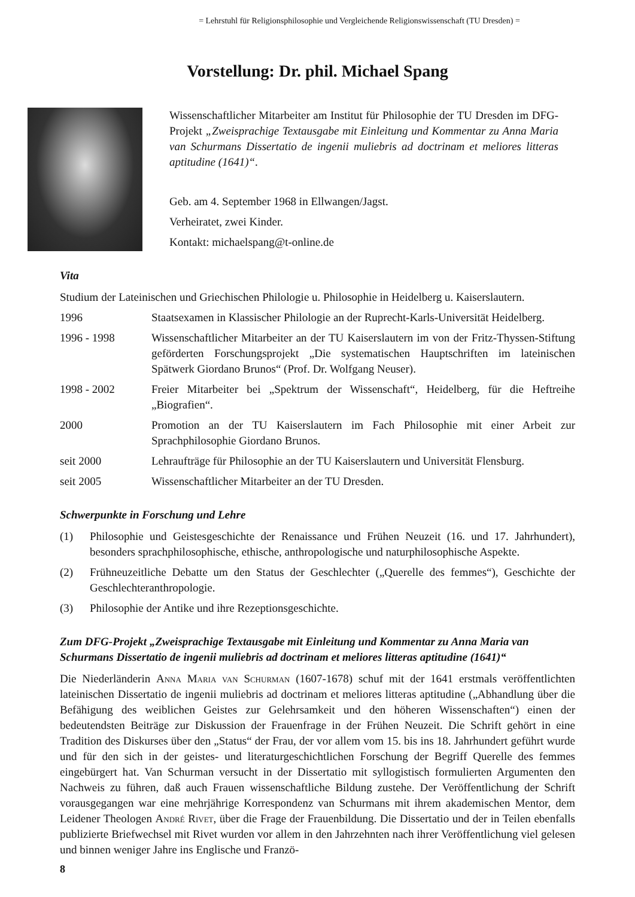= Lehrstuhl für Religionsphilosophie und Vergleichende Religionswissenschaft (TU Dresden) =
Vorstellung: Dr. phil. Michael Spang
Wissenschaftlicher Mitarbeiter am Institut für Philosophie der TU Dresden im DFG-Projekt „Zweisprachige Textausgabe mit Einleitung und Kommentar zu Anna Maria van Schurmans Dissertatio de ingenii muliebris ad doctrinam et meliores litteras aptitudine (1641)“.
Geb. am 4. September 1968 in Ellwangen/Jagst.
Verheiratet, zwei Kinder.
Kontakt: michaelspang@t-online.de
Vita
Studium der Lateinischen und Griechischen Philologie u. Philosophie in Heidelberg u. Kaiserslautern.
| 1996 | Staatsexamen in Klassischer Philologie an der Ruprecht-Karls-Universität Heidelberg. |
| 1996 - 1998 | Wissenschaftlicher Mitarbeiter an der TU Kaiserslautern im von der Fritz-Thyssen-Stiftung geförderten Forschungsprojekt „Die systematischen Hauptschriften im lateinischen Spätwerk Giordano Brunos“ (Prof. Dr. Wolfgang Neuser). |
| 1998 - 2002 | Freier Mitarbeiter bei „Spektrum der Wissenschaft“, Heidelberg, für die Heftreihe „Biografien“. |
| 2000 | Promotion an der TU Kaiserslautern im Fach Philosophie mit einer Arbeit zur Sprachphilosophie Giordano Brunos. |
| seit 2000 | Lehraufträge für Philosophie an der TU Kaiserslautern und Universität Flensburg. |
| seit 2005 | Wissenschaftlicher Mitarbeiter an der TU Dresden. |
Schwerpunkte in Forschung und Lehre
| (1) | Philosophie und Geistesgeschichte der Renaissance und Frühen Neuzeit (16. und 17. Jahrhundert), besonders sprachphilosophische, ethische, anthropologische und naturphilosophische Aspekte. |
| (2) | Frühneuzeitliche Debatte um den Status der Geschlechter („Querelle des femmes“), Geschichte der Geschlechteranthropologie. |
| (3) | Philosophie der Antike und ihre Rezeptionsgeschichte. |
Zum DFG-Projekt „Zweisprachige Textausgabe mit Einleitung und Kommentar zu Anna Maria van Schurmans Dissertatio de ingenii muliebris ad doctrinam et meliores litteras aptitudine (1641)“
Die Niederländerin Anna Maria van Schurman (1607-1678) schuf mit der 1641 erstmals veröffentlichten lateinischen Dissertatio de ingenii muliebris ad doctrinam et meliores litteras aptitudine („Abhandlung über die Befähigung des weiblichen Geistes zur Gelehrsamkeit und den höheren Wissenschaften“) einen der bedeutendsten Beiträge zur Diskussion der Frauenfrage in der Frühen Neuzeit. Die Schrift gehört in eine Tradition des Diskurses über den „Status“ der Frau, der vor allem vom 15. bis ins 18. Jahrhundert geführt wurde und für den sich in der geistes- und literaturgeschichtlichen Forschung der Begriff Querelle des femmes eingebürgert hat. Van Schurman versucht in der Dissertatio mit syllogistisch formulierten Argumenten den Nachweis zu führen, daß auch Frauen wissenschaftliche Bildung zustehe. Der Veröffentlichung der Schrift vorausgegangen war eine mehrjährige Korrespondenz van Schurmans mit ihrem akademischen Mentor, dem Leidener Theologen André Rivet, über die Frage der Frauenbildung. Die Dissertatio und der in Teilen ebenfalls publizierte Briefwechsel mit Rivet wurden vor allem in den Jahrzehnten nach ihrer Veröffentlichung viel gelesen und binnen weniger Jahre ins Englische und Franzö-
8